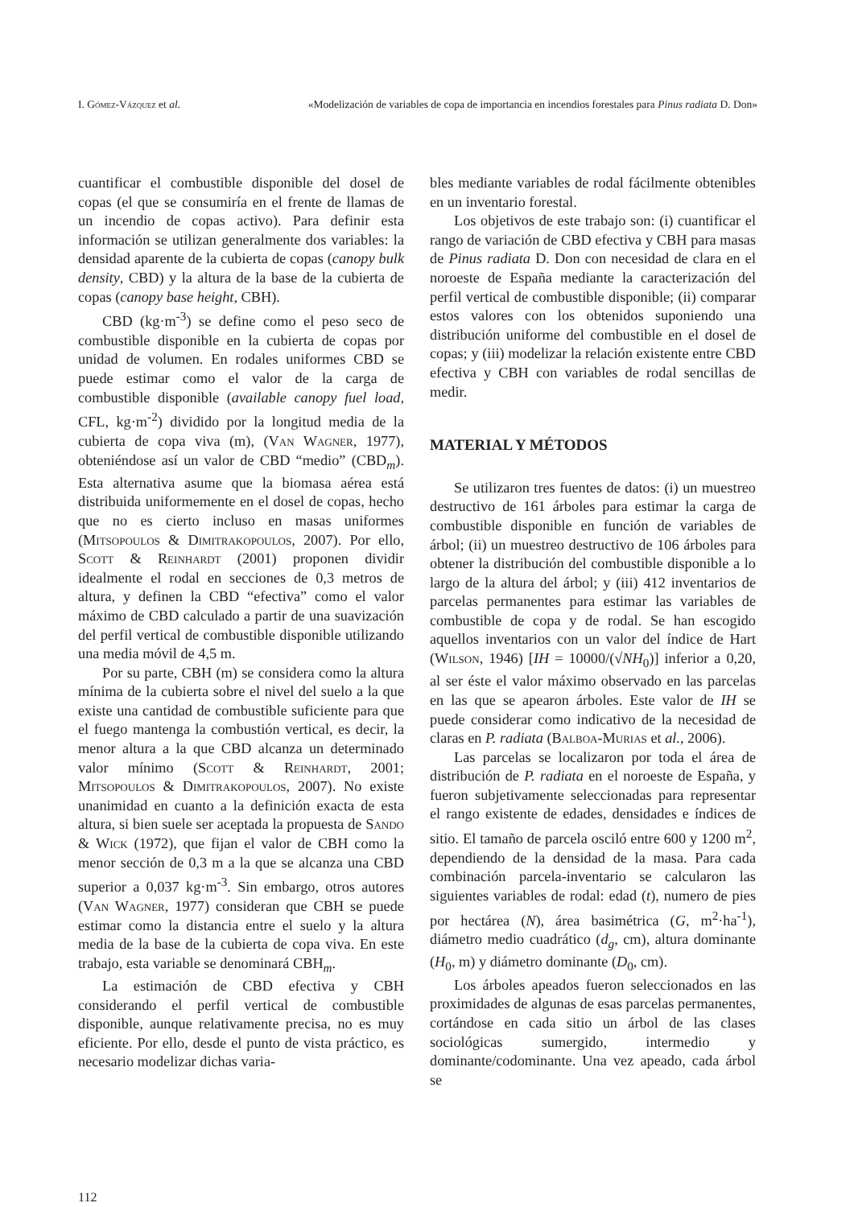I. Gómez-Vázquez et al. «Modelización de variables de copa de importancia en incendios forestales para Pinus radiata D. Don»
cuantificar el combustible disponible del dosel de copas (el que se consumiría en el frente de llamas de un incendio de copas activo). Para definir esta información se utilizan generalmente dos variables: la densidad aparente de la cubierta de copas (canopy bulk density, CBD) y la altura de la base de la cubierta de copas (canopy base height, CBH).
CBD (kg·m<sup>-3</sup>) se define como el peso seco de combustible disponible en la cubierta de copas por unidad de volumen. En rodales uniformes CBD se puede estimar como el valor de la carga de combustible disponible (available canopy fuel load, CFL, kg·m<sup>-2</sup>) dividido por la longitud media de la cubierta de copa viva (m), (Van Wagner, 1977), obteniéndose así un valor de CBD “medio” (CBD<sub>m</sub>). Esta alternativa asume que la biomasa aérea está distribuida uniformemente en el dosel de copas, hecho que no es cierto incluso en masas uniformes (Mitsopoulos & Dimitrakopoulos, 2007). Por ello, Scott & Reinhardt (2001) proponen dividir idealmente el rodal en secciones de 0,3 metros de altura, y definen la CBD “efectiva” como el valor máximo de CBD calculado a partir de una suavización del perfil vertical de combustible disponible utilizando una media móvil de 4,5 m.
Por su parte, CBH (m) se considera como la altura mínima de la cubierta sobre el nivel del suelo a la que existe una cantidad de combustible suficiente para que el fuego mantenga la combustión vertical, es decir, la menor altura a la que CBD alcanza un determinado valor mínimo (Scott & Reinhardt, 2001; Mitsopoulos & Dimitrakopoulos, 2007). No existe unanimidad en cuanto a la definición exacta de esta altura, si bien suele ser aceptada la propuesta de Sando & Wick (1972), que fijan el valor de CBH como la menor sección de 0,3 m a la que se alcanza una CBD superior a 0,037 kg·m<sup>-3</sup>. Sin embargo, otros autores (Van Wagner, 1977) consideran que CBH se puede estimar como la distancia entre el suelo y la altura media de la base de la cubierta de copa viva. En este trabajo, esta variable se denominará CBH<sub>m</sub>.
La estimación de CBD efectiva y CBH considerando el perfil vertical de combustible disponible, aunque relativamente precisa, no es muy eficiente. Por ello, desde el punto de vista práctico, es necesario modelizar dichas varia-
bles mediante variables de rodal fácilmente obtenibles en un inventario forestal.
Los objetivos de este trabajo son: (i) cuantificar el rango de variación de CBD efectiva y CBH para masas de Pinus radiata D. Don con necesidad de clara en el noroeste de España mediante la caracterización del perfil vertical de combustible disponible; (ii) comparar estos valores con los obtenidos suponiendo una distribución uniforme del combustible en el dosel de copas; y (iii) modelizar la relación existente entre CBD efectiva y CBH con variables de rodal sencillas de medir.
MATERIAL Y MÉTODOS
Se utilizaron tres fuentes de datos: (i) un muestreo destructivo de 161 árboles para estimar la carga de combustible disponible en función de variables de árbol; (ii) un muestreo destructivo de 106 árboles para obtener la distribución del combustible disponible a lo largo de la altura del árbol; y (iii) 412 inventarios de parcelas permanentes para estimar las variables de combustible de copa y de rodal. Se han escogido aquellos inventarios con un valor del índice de Hart (Wilson, 1946) [IH = 10000/(√NH<sub>0</sub>)] inferior a 0,20, al ser éste el valor máximo observado en las parcelas en las que se apearon árboles. Este valor de IH se puede considerar como indicativo de la necesidad de claras en P. radiata (Balboa-Murias et al., 2006).
Las parcelas se localizaron por toda el área de distribución de P. radiata en el noroeste de España, y fueron subjetivamente seleccionadas para representar el rango existente de edades, densidades e índices de sitio. El tamaño de parcela osciló entre 600 y 1200 m<sup>2</sup>, dependiendo de la densidad de la masa. Para cada combinación parcela-inventario se calcularon las siguientes variables de rodal: edad (t), numero de pies por hectárea (N), área basimétrica (G, m<sup>2</sup>·ha<sup>-1</sup>), diámetro medio cuadrático (d<sub>g</sub>, cm), altura dominante (H<sub>0</sub>, m) y diámetro dominante (D<sub>0</sub>, cm).
Los árboles apeados fueron seleccionados en las proximidades de algunas de esas parcelas permanentes, cortándose en cada sitio un árbol de las clases sociológicas sumergido, intermedio y dominante/codominante. Una vez apeado, cada árbol se
112